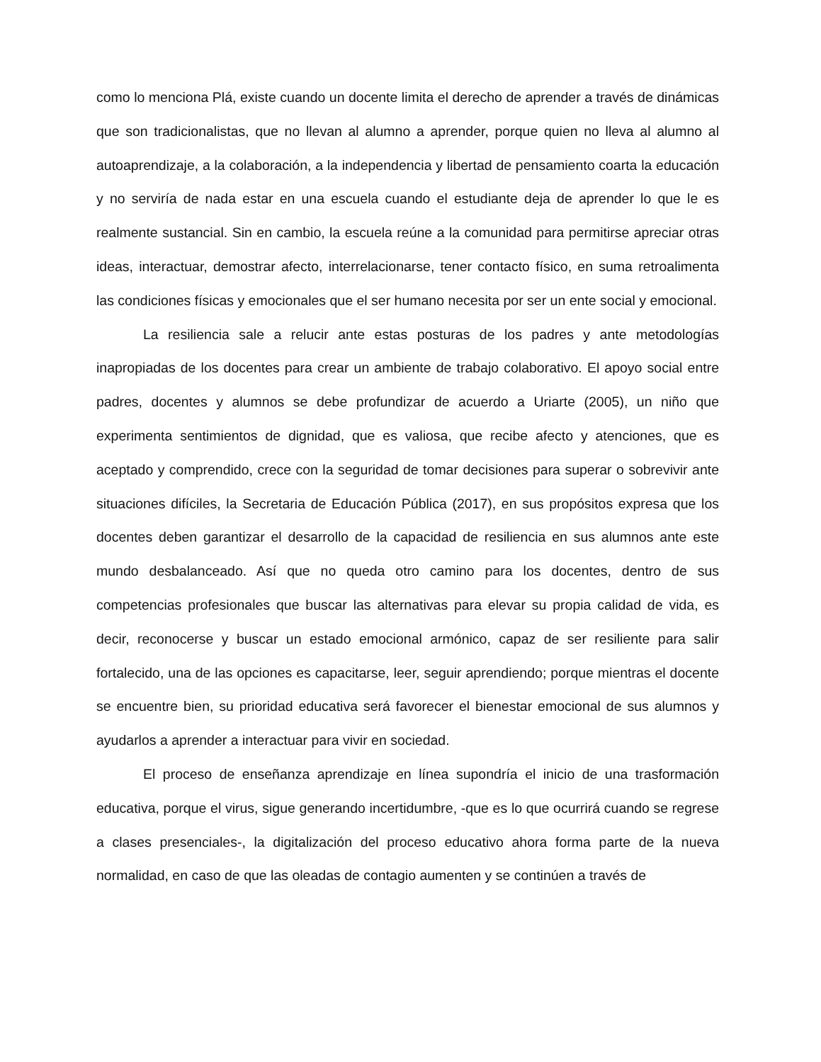como lo menciona Plá, existe cuando un docente limita el derecho de aprender a través de dinámicas que son tradicionalistas, que no llevan al alumno a aprender, porque quien no lleva al alumno al autoaprendizaje, a la colaboración, a la independencia y libertad de pensamiento coarta la educación y no serviría de nada estar en una escuela cuando el estudiante deja de aprender lo que le es realmente sustancial. Sin en cambio, la escuela reúne a la comunidad para permitirse apreciar otras ideas, interactuar, demostrar afecto, interrelacionarse, tener contacto físico, en suma retroalimenta las condiciones físicas y emocionales que el ser humano necesita por ser un ente social y emocional.
La resiliencia sale a relucir ante estas posturas de los padres y ante metodologías inapropiadas de los docentes para crear un ambiente de trabajo colaborativo. El apoyo social entre padres, docentes y alumnos se debe profundizar de acuerdo a Uriarte (2005), un niño que experimenta sentimientos de dignidad, que es valiosa, que recibe afecto y atenciones, que es aceptado y comprendido, crece con la seguridad de tomar decisiones para superar o sobrevivir ante situaciones difíciles, la Secretaria de Educación Pública (2017), en sus propósitos expresa que los docentes deben garantizar el desarrollo de la capacidad de resiliencia en sus alumnos ante este mundo desbalanceado. Así que no queda otro camino para los docentes, dentro de sus competencias profesionales que buscar las alternativas para elevar su propia calidad de vida, es decir, reconocerse y buscar un estado emocional armónico, capaz de ser resiliente para salir fortalecido, una de las opciones es capacitarse, leer, seguir aprendiendo; porque mientras el docente se encuentre bien, su prioridad educativa será favorecer el bienestar emocional de sus alumnos y ayudarlos a aprender a interactuar para vivir en sociedad.
El proceso de enseñanza aprendizaje en línea supondría el inicio de una trasformación educativa, porque el virus, sigue generando incertidumbre, -que es lo que ocurrirá cuando se regrese a clases presenciales-, la digitalización del proceso educativo ahora forma parte de la nueva normalidad, en caso de que las oleadas de contagio aumenten y se continúen a través de